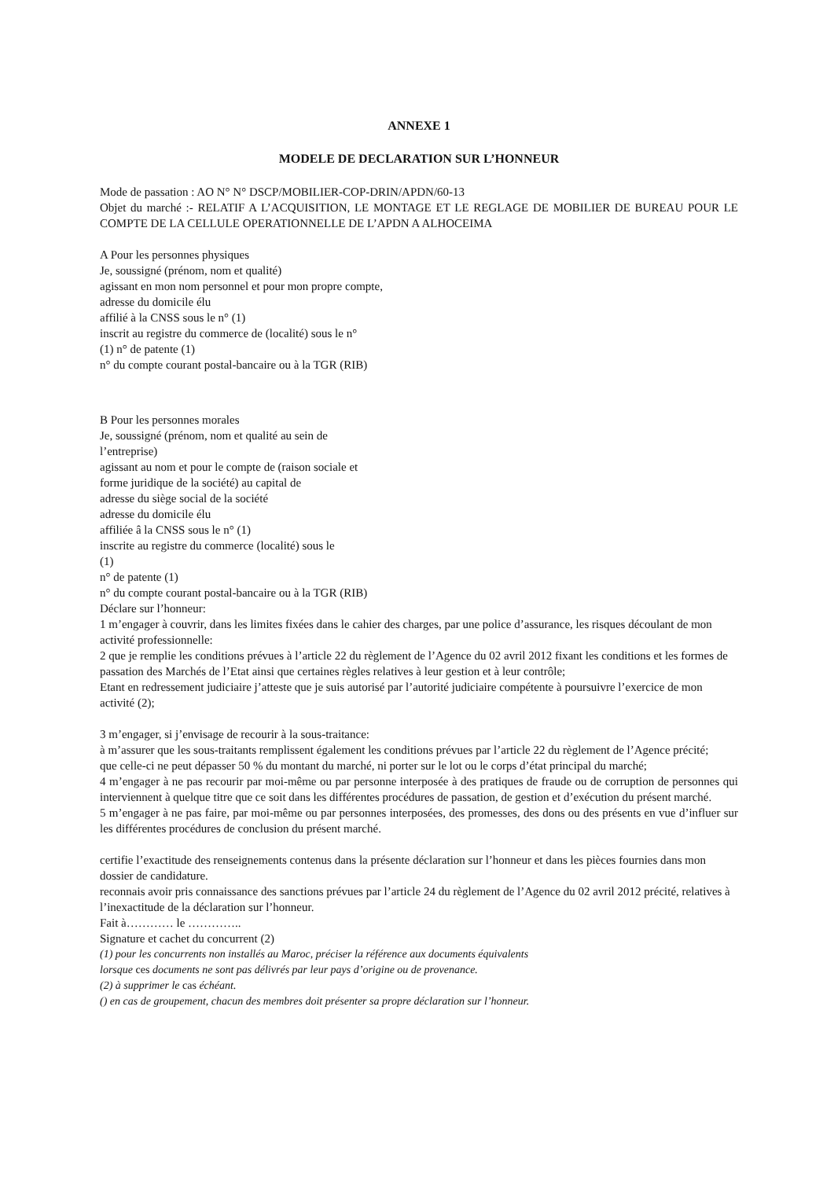ANNEXE 1
MODELE DE DECLARATION SUR L’HONNEUR
Mode de passation : AO N° N° DSCP/MOBILIER-COP-DRIN/APDN/60-13
Objet du marché :- RELATIF A L’ACQUISITION, LE MONTAGE ET LE REGLAGE DE MOBILIER DE BUREAU POUR LE COMPTE DE LA CELLULE OPERATIONNELLE DE L’APDN A ALHOCEIMA
A Pour les personnes physiques
Je, soussigné (prénom, nom et qualité)
agissant en mon nom personnel et pour mon propre compte,
adresse du domicile élu
affilié à la CNSS sous le n° (1)
inscrit au registre du commerce de (localité) sous le n°
(1) n° de patente (1)
n° du compte courant postal-bancaire ou à la TGR (RIB)
B Pour les personnes morales
Je, soussigné (prénom, nom et qualité au sein de
l’entreprise)
agissant au nom et pour le compte de (raison sociale et
forme juridique de la société) au capital de
adresse du siège social de la société
adresse du domicile élu
affiliée â la CNSS sous le n° (1)
inscrite au registre du commerce (localité) sous le
(1)
n° de patente (1)
n° du compte courant postal-bancaire ou à la TGR (RIB)
Déclare sur l’honneur:
1 m’engager à couvrir, dans les limites fixées dans le cahier des charges, par une police d’assurance, les risques découlant de mon activité professionnelle:
2 que je remplie les conditions prévues à l’article 22 du règlement de l’Agence du 02 avril 2012 fixant les conditions et les formes de passation des Marchés de l’Etat ainsi que certaines règles relatives à leur gestion et à leur contrôle;
Etant en redressement judiciaire j’atteste que je suis autorisé par l’autorité judiciaire compétente à poursuivre l’exercice de mon activité (2);
3 m’engager, si j’envisage de recourir à la sous-traitance:
à m’assurer que les sous-traitants remplissent également les conditions prévues par l’article 22 du règlement de l’Agence précité;
que celle-ci ne peut dépasser 50 % du montant du marché, ni porter sur le lot ou le corps d’état principal du marché;
4 m’engager à ne pas recourir par moi-même ou par personne interposée à des pratiques de fraude ou de corruption de personnes qui interviennent à quelque titre que ce soit dans les différentes procédures de passation, de gestion et d’exécution du présent marché.
5 m’engager à ne pas faire, par moi-même ou par personnes interposées, des promesses, des dons ou des présents en vue d’influer sur les différentes procédures de conclusion du présent marché.
certifie l’exactitude des renseignements contenus dans la présente déclaration sur l’honneur et dans les pièces fournies dans mon dossier de candidature.
reconnais avoir pris connaissance des sanctions prévues par l’article 24 du règlement de l’Agence du 02 avril 2012 précité, relatives à l’inexactitude de la déclaration sur l’honneur.
Fait à………… le …………..
Signature et cachet du concurrent (2)
(1) pour les concurrents non installés au Maroc, préciser la référence aux documents équivalents
lorsque ces documents ne sont pas délivrés par leur pays d’origine ou de provenance.
(2) à supprimer le cas échéant.
() en cas de groupement, chacun des membres doit présenter sa propre déclaration sur l’honneur.